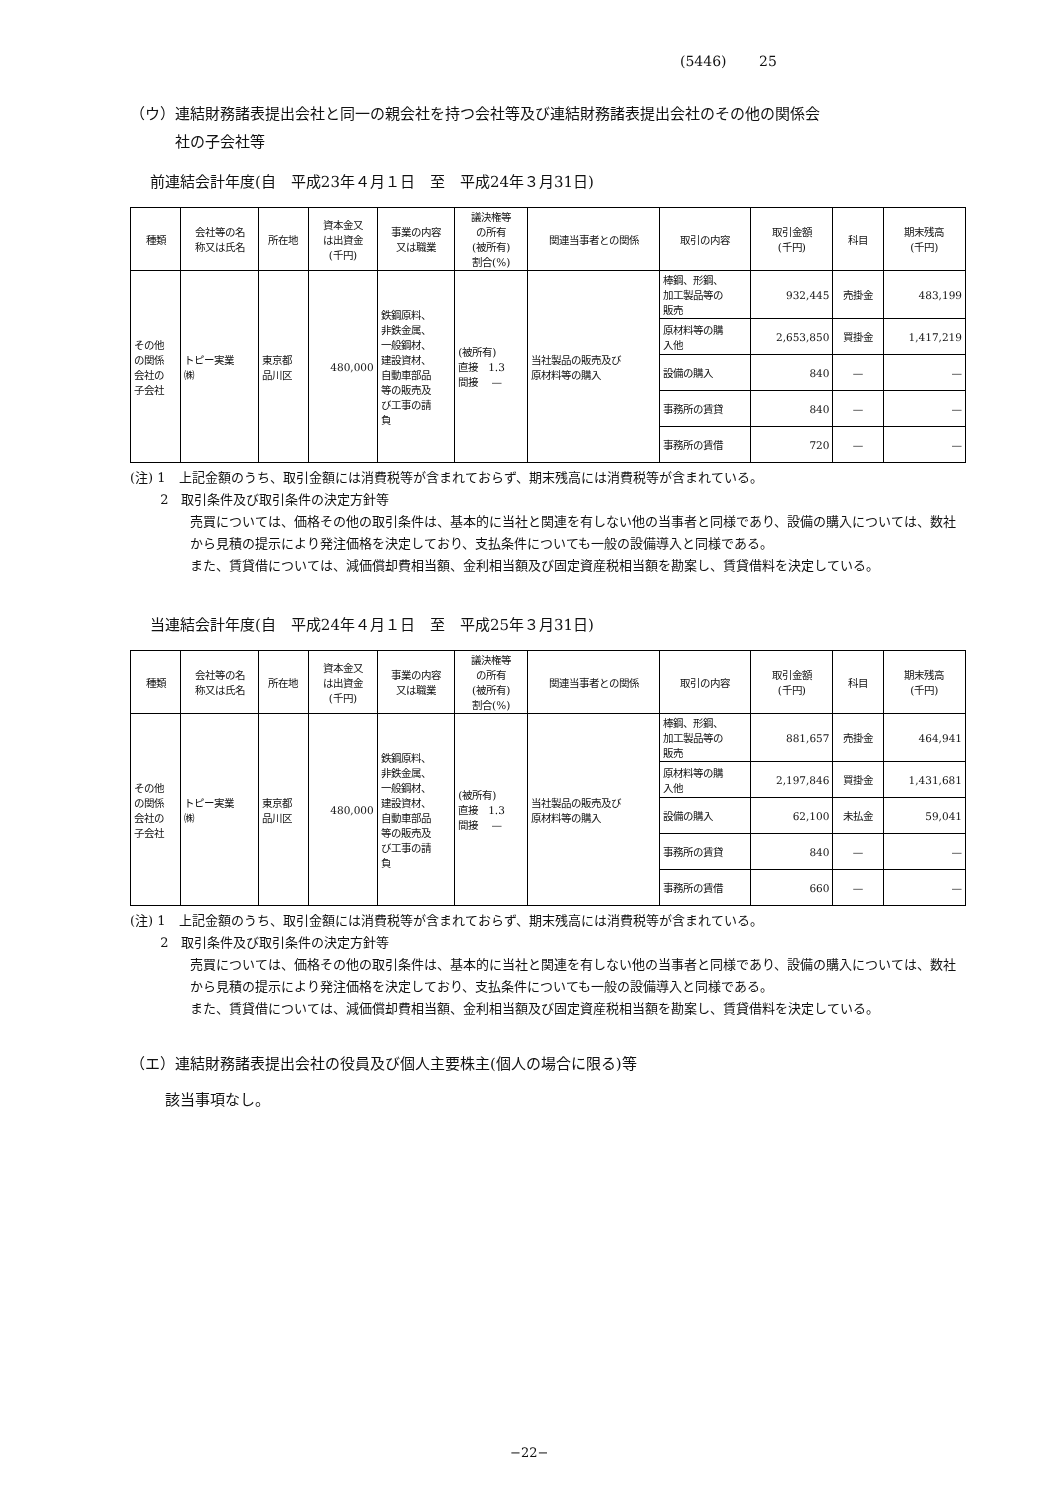(5446)　　 25
（ウ）連結財務諸表提出会社と同一の親会社を持つ会社等及び連結財務諸表提出会社のその他の関係会
　　　社の子会社等
前連結会計年度(自　平成23年４月１日　至　平成24年３月31日)
| 種類 | 会社等の名 称又は氏名 | 所在地 | 資本金又 は出資金 (千円) | 事業の内容 又は職業 | 議決権等 の所有 (被所有) 割合(%) | 関連当事者との関係 | 取引の内容 | 取引金額 (千円) | 科目 | 期末残高 (千円) |
| --- | --- | --- | --- | --- | --- | --- | --- | --- | --- | --- |
| その他 の関係 会社の 子会社 | トピー実業 ㈱ | 東京都 品川区 | 480,000 | 鉄鋼原料、 非鉄金属、 一般鋼材、 建設資材、 自動車部品 等の販売及 び工事の請 負 | (被所有) 直接 1.3 間接 — | 当社製品の販売及び 原材料等の購入 | 棒鋼、形鋼、 加工製品等の 販売 | 932,445 | 売掛金 | 483,199 |
| | | | | | | | 原材料等の購 入他 | 2,653,850 | 買掛金 | 1,417,219 |
| | | | | | | | 設備の購入 | 840 | — | — |
| | | | | | | | 事務所の賃貸 | 840 | — | — |
| | | | | | | | 事務所の賃借 | 720 | — | — |
(注) 1　上記金額のうち、取引金額には消費税等が含まれておらず、期末残高には消費税等が含まれている。
　　 2　取引条件及び取引条件の決定方針等
売買については、価格その他の取引条件は、基本的に当社と関連を有しない他の当事者と同様であり、設備の購入については、数社から見積の提示により発注価格を決定しており、支払条件についても一般の設備導入と同様である。
また、賃貸借については、減価償却費相当額、金利相当額及び固定資産税相当額を勘案し、賃貸借料を決定している。
当連結会計年度(自　平成24年４月１日　至　平成25年３月31日)
| 種類 | 会社等の名 称又は氏名 | 所在地 | 資本金又 は出資金 (千円) | 事業の内容 又は職業 | 議決権等 の所有 (被所有) 割合(%) | 関連当事者との関係 | 取引の内容 | 取引金額 (千円) | 科目 | 期末残高 (千円) |
| --- | --- | --- | --- | --- | --- | --- | --- | --- | --- | --- |
| その他 の関係 会社の 子会社 | トピー実業 ㈱ | 東京都 品川区 | 480,000 | 鉄鋼原料、 非鉄金属、 一般鋼材、 建設資材、 自動車部品 等の販売及 び工事の請 負 | (被所有) 直接 1.3 間接 — | 当社製品の販売及び 原材料等の購入 | 棒鋼、形鋼、 加工製品等の 販売 | 881,657 | 売掛金 | 464,941 |
| | | | | | | | 原材料等の購 入他 | 2,197,846 | 買掛金 | 1,431,681 |
| | | | | | | | 設備の購入 | 62,100 | 未払金 | 59,041 |
| | | | | | | | 事務所の賃貸 | 840 | — | — |
| | | | | | | | 事務所の賃借 | 660 | — | — |
(注) 1　上記金額のうち、取引金額には消費税等が含まれておらず、期末残高には消費税等が含まれている。
　　 2　取引条件及び取引条件の決定方針等
売買については、価格その他の取引条件は、基本的に当社と関連を有しない他の当事者と同様であり、設備の購入については、数社から見積の提示により発注価格を決定しており、支払条件についても一般の設備導入と同様である。
また、賃貸借については、減価償却費相当額、金利相当額及び固定資産税相当額を勘案し、賃貸借料を決定している。
（エ）連結財務諸表提出会社の役員及び個人主要株主(個人の場合に限る)等
該当事項なし。
−22−